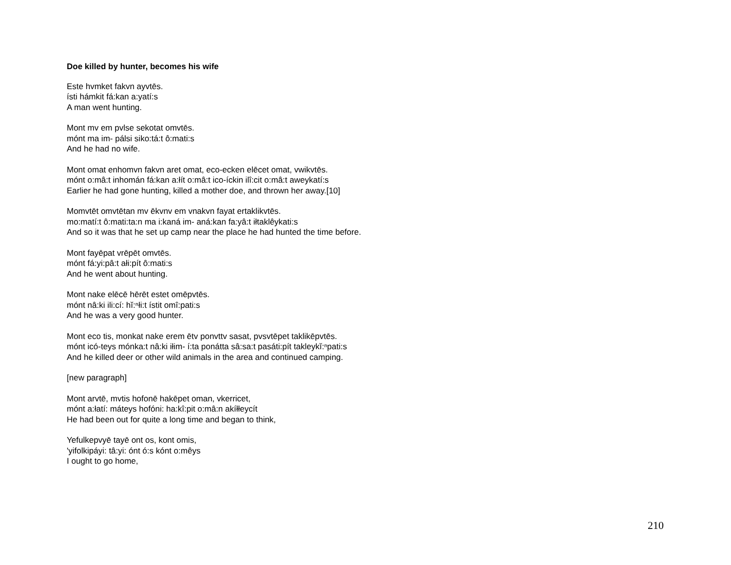Doe killed by hunter, becomes his wife
Este hvmket fakvn ayvtēs.
ísti hámkit fá:kan a:yatí:s
A man went hunting.
Mont mv em pvlse sekotat omvtēs.
mónt ma im- pálsi siko:tá:t ô:mati:s
And he had no wife.
Mont omat enhomvn fakvn aret omat, eco-ecken elēcet omat, vwikvtēs.
mónt o:mâ:t inhomán fá:kan a:łít o:mâ:t ico-íckin ilî:cit o:mâ:t aweykatí:s
Earlier he had gone hunting, killed a mother doe, and thrown her away.[10]
Momvtēt omvtētan mv ēkvnv em vnakvn fayat ertaklikvtēs.
mo:matí:t ô:mati:ta:n ma i:kaná im- aná:kan fa:yâ:t iłtaklêykati:s
And so it was that he set up camp near the place he had hunted the time before.
Mont fayēpat vrēpēt omvtēs.
mónt fá:yi:pâ:t ałi:pít ô:mati:s
And he went about hunting.
Mont nake elēcē hērēt estet omēpvtēs.
mónt nâ:ki ili:cí: hĭ:ⁿłi:t ístit omî:pati:s
And he was a very good hunter.
Mont eco tis, monkat nake erem ētv ponvttv sasat, pvsvtēpet taklikēpvtēs.
mónt icó-teys mónka:t nâ:ki iłim- í:ta ponátta sâ:sa:t pasáti:pít takleykĭ:ⁿpati:s
And he killed deer or other wild animals in the area and continued camping.
[new paragraph]
Mont arvtē, mvtis hofonē hakēpet oman, vkerricet,
mónt a:łatí: máteys hofóni: ha:kî:pit o:mâ:n akíłłeycít
He had been out for quite a long time and began to think,
Yefulkepvyē tayē ont os, kont omis,
'yifolkipáyi: tâ:yi: ónt ó:s kónt o:mêys
I ought to go home,
210